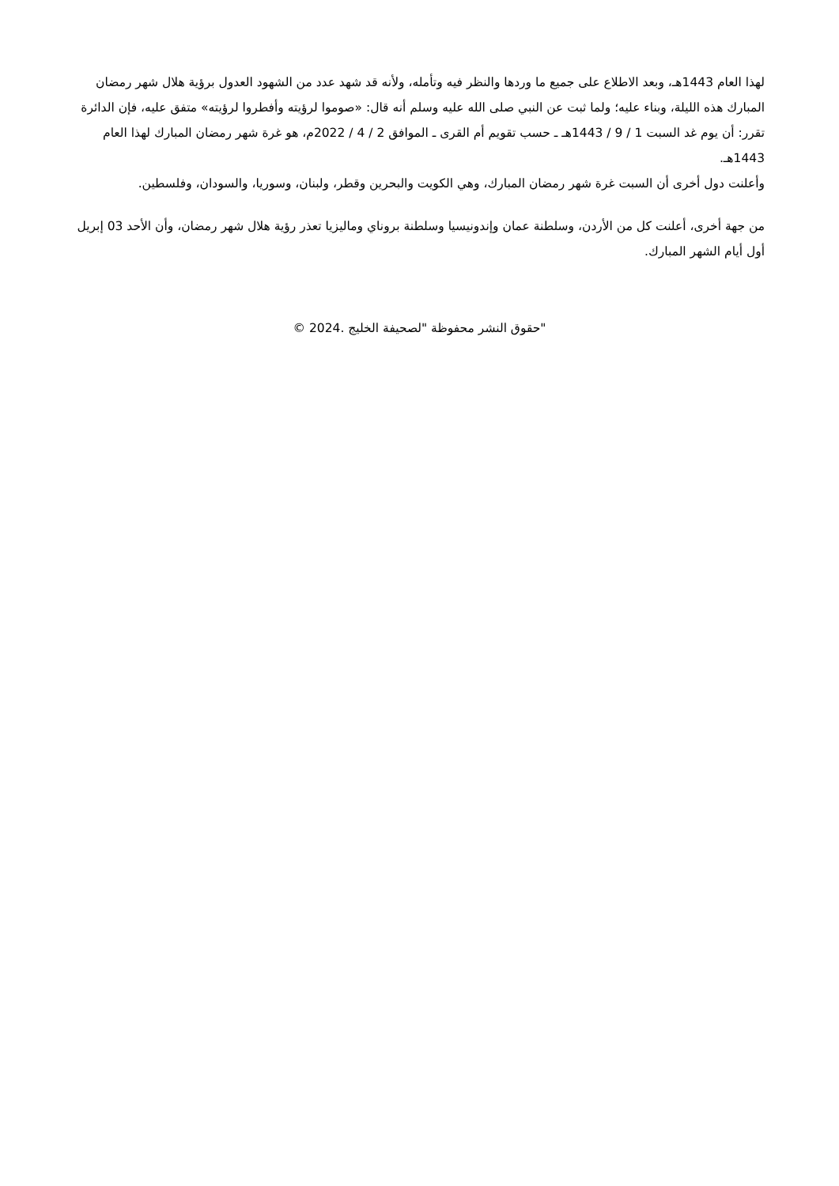لهذا العام 1443هـ، وبعد الاطلاع على جميع ما وردها والنظر فيه وتأمله، ولأنه قد شهد عدد من الشهود العدول برؤية هلال شهر رمضان المبارك هذه الليلة، وبناء عليه؛ ولما ثبت عن النبي صلى الله عليه وسلم أنه قال: «صوموا لرؤيته وأفطروا لرؤيته» متفق عليه، فإن الدائرة تقرر: أن يوم غد السبت 1 / 9 / 1443هـ ـ حسب تقويم أم القرى ـ الموافق 2 / 4 / 2022م، هو غرة شهر رمضان المبارك لهذا العام 1443هـ.
وأعلنت دول أخرى أن السبت غرة شهر رمضان المبارك، وهي الكويت والبحرين وقطر، ولبنان، وسوريا، والسودان، وفلسطين.
من جهة أخرى، أعلنت كل من الأردن، وسلطنة عمان وإندونيسيا وسلطنة بروناي وماليزيا تعذر رؤية هلال شهر رمضان، وأن الأحد 03 إبريل أول أيام الشهر المبارك.
"حقوق النشر محفوظة "لصحيفة الخليج .2024 ©